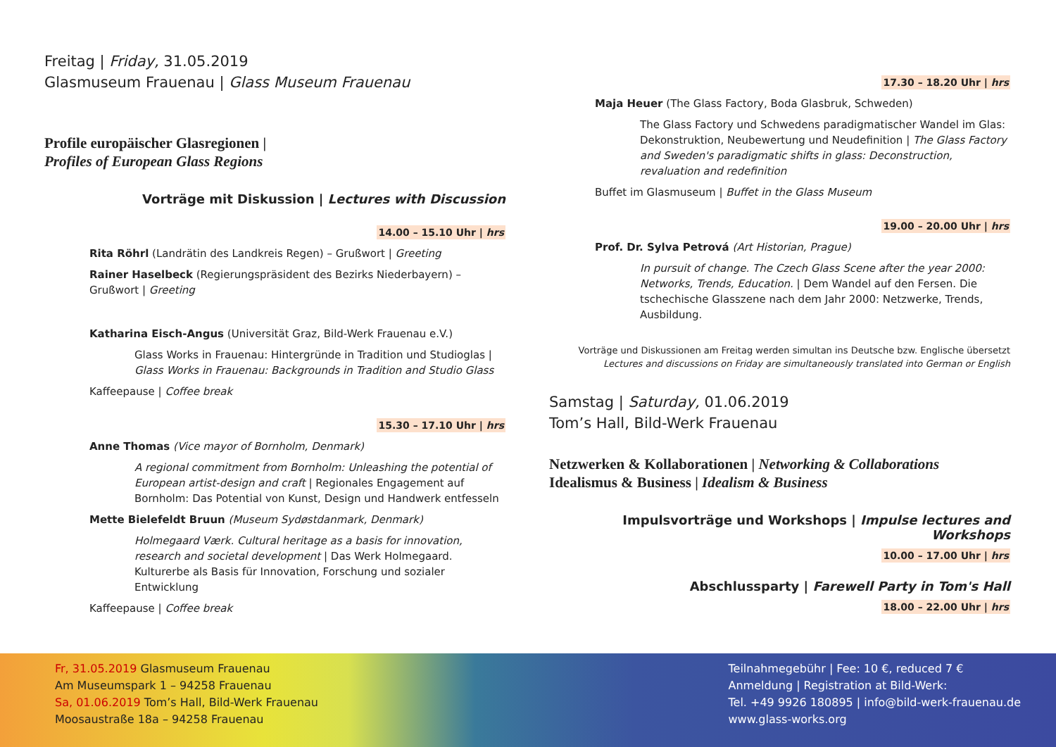Freitag | Friday, 31.05.2019
Glasmuseum Frauenau | Glass Museum Frauenau
Profile europäischer Glasregionen |
Profiles of European Glass Regions
Vorträge mit Diskussion | Lectures with Discussion
14.00 – 15.10 Uhr | hrs
Rita Röhrl (Landrätin des Landkreis Regen) – Grußwort | Greeting
Rainer Haselbeck (Regierungspräsident des Bezirks Niederbayern) – Grußwort | Greeting
Katharina Eisch-Angus (Universität Graz, Bild-Werk Frauenau e.V.)
Glass Works in Frauenau: Hintergründe in Tradition und Studioglas | Glass Works in Frauenau: Backgrounds in Tradition and Studio Glass
Kaffeepause | Coffee break
15.30 – 17.10 Uhr | hrs
Anne Thomas (Vice mayor of Bornholm, Denmark)
A regional commitment from Bornholm: Unleashing the potential of European artist-design and craft | Regionales Engagement auf Bornholm: Das Potential von Kunst, Design und Handwerk entfesseln
Mette Bielefeldt Bruun (Museum Sydøstdanmark, Denmark)
Holmegaard Værk. Cultural heritage as a basis for innovation, research and societal development | Das Werk Holmegaard. Kulturerbe als Basis für Innovation, Forschung und sozialer Entwicklung
Kaffeepause | Coffee break
17.30 – 18.20 Uhr | hrs
Maja Heuer (The Glass Factory, Boda Glasbruk, Schweden)
The Glass Factory und Schwedens paradigmatischer Wandel im Glas: Dekonstruktion, Neubewertung und Neudefinition | The Glass Factory and Sweden's paradigmatic shifts in glass: Deconstruction, revaluation and redefinition
Buffet im Glasmuseum | Buffet in the Glass Museum
19.00 – 20.00 Uhr | hrs
Prof. Dr. Sylva Petrová (Art Historian, Prague)
In pursuit of change. The Czech Glass Scene after the year 2000: Networks, Trends, Education. | Dem Wandel auf den Fersen. Die tschechische Glasszene nach dem Jahr 2000: Netzwerke, Trends, Ausbildung.
Vorträge und Diskussionen am Freitag werden simultan ins Deutsche bzw. Englische übersetzt
Lectures and discussions on Friday are simultaneously translated into German or English
Samstag | Saturday, 01.06.2019
Tom’s Hall, Bild-Werk Frauenau
Netzwerken & Kollaborationen | Networking & Collaborations
Idealismus & Business | Idealism & Business
Impulsvorträge und Workshops | Impulse lectures and Workshops
10.00 – 17.00 Uhr | hrs
Abschlussparty | Farewell Party in Tom's Hall
18.00 – 22.00 Uhr | hrs
Fr, 31.05.2019 Glasmuseum Frauenau
Am Museumspark 1 – 94258 Frauenau
Sa, 01.06.2019 Tom’s Hall, Bild-Werk Frauenau
Moosaustraße 18a – 94258 Frauenau
Teilnahmegebühr | Fee: 10 €, reduced 7 €
Anmeldung | Registration at Bild-Werk:
Tel. +49 9926 180895 | info@bild-werk-frauenau.de
www.glass-works.org